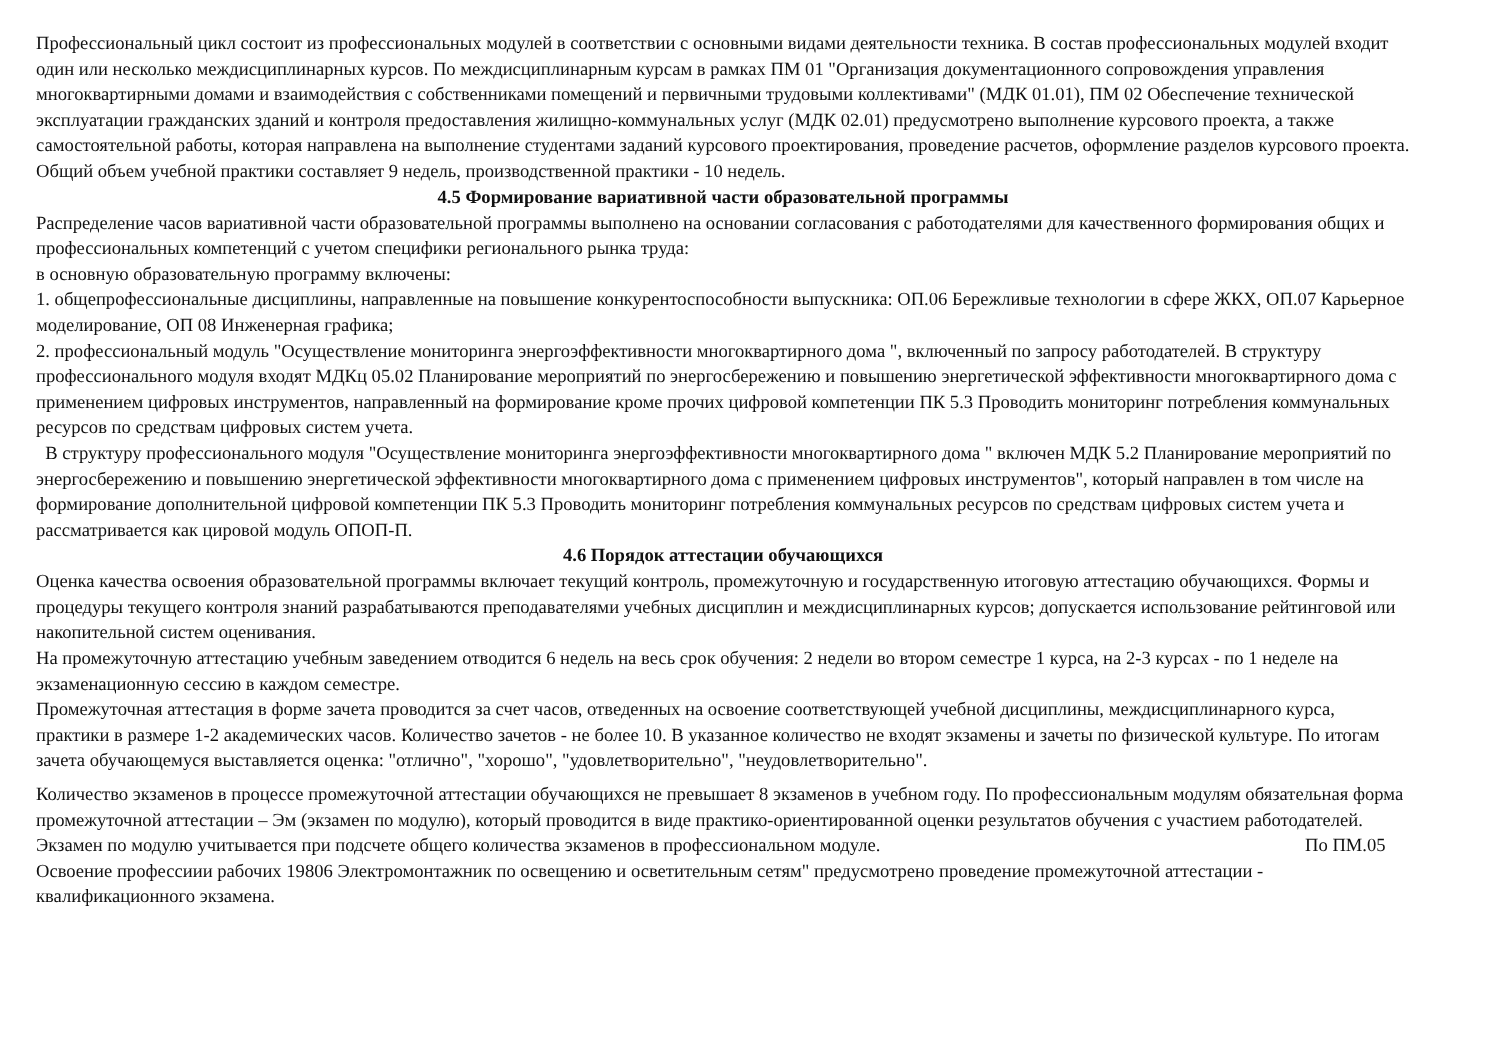Профессиональный цикл состоит из профессиональных модулей в соответствии с основными видами деятельности техника. В состав профессиональных модулей входит один или несколько междисциплинарных курсов. По междисциплинарным курсам в рамках ПМ 01 "Организация документационного сопровождения управления многоквартирными домами и взаимодействия с собственниками помещений и первичными трудовыми коллективами" (МДК 01.01), ПМ 02 Обеспечение технической эксплуатации гражданских зданий и контроля предоставления жилищно-коммунальных услуг (МДК 02.01) предусмотрено выполнение курсового проекта, а также самостоятельной работы, которая направлена на выполнение студентами заданий курсового проектирования, проведение расчетов, оформление разделов курсового проекта. Общий объем учебной практики составляет 9 недель, производственной практики - 10 недель.
4.5 Формирование вариативной части образовательной программы
Распределение часов вариативной части образовательной программы выполнено на основании согласования с работодателями для качественного формирования общих и профессиональных компетенций с учетом специфики регионального рынка труда:
в основную образовательную программу включены:
1. общепрофессиональные дисциплины, направленные на повышение конкурентоспособности выпускника: ОП.06 Бережливые технологии в сфере ЖКХ, ОП.07 Карьерное моделирование, ОП 08 Инженерная графика;
2. профессиональный модуль "Осуществление мониторинга энергоэффективности многоквартирного дома ", включенный по запросу работодателей. В структуру профессионального модуля входят МДКц 05.02 Планирование мероприятий по энергосбережению и повышению энергетической эффективности многоквартирного дома с применением цифровых инструментов, направленный на формирование кроме прочих цифровой компетенции ПК 5.3 Проводить мониторинг потребления коммунальных ресурсов по средствам цифровых систем учета.
В структуру профессионального модуля "Осуществление мониторинга энергоэффективности многоквартирного дома " включен МДК 5.2 Планирование мероприятий по энергосбережению и повышению энергетической эффективности многоквартирного дома с применением цифровых инструментов", который направлен в том числе на формирование дополнительной цифровой компетенции ПК 5.3 Проводить мониторинг потребления коммунальных ресурсов по средствам цифровых систем учета и рассматривается как цировой модуль ОПОП-П.
4.6 Порядок аттестации обучающихся
Оценка качества освоения образовательной программы включает текущий контроль, промежуточную и государственную итоговую аттестацию обучающихся. Формы и процедуры текущего контроля знаний разрабатываются преподавателями учебных дисциплин и междисциплинарных курсов; допускается использование рейтинговой или накопительной систем оценивания.
На промежуточную аттестацию учебным заведением отводится 6 недель на весь срок обучения: 2 недели во втором семестре 1 курса, на 2-3 курсах - по 1 неделе на экзаменационную сессию в каждом семестре.
Промежуточная аттестация в форме зачета проводится за счет часов, отведенных на освоение соответствующей учебной дисциплины, междисциплинарного курса, практики в размере 1-2 академических часов. Количество зачетов - не более 10. В указанное количество не входят экзамены и зачеты по физической культуре. По итогам зачета обучающемуся выставляется оценка: "отлично", "хорошо", "удовлетворительно", "неудовлетворительно".
Количество экзаменов в процессе промежуточной аттестации обучающихся не превышает 8 экзаменов в учебном году. По профессиональным модулям обязательная форма промежуточной аттестации – Эм (экзамен по модулю), который проводится в виде практико-ориентированной оценки результатов обучения с участием работодателей. Экзамен по модулю учитывается при подсчете общего количества экзаменов в профессиональном модуле. По ПМ.05 Освоение профессиии рабочих 19806 Электромонтажник по освещению и осветительным сетям" предусмотрено проведение промежуточной аттестации - квалификационного экзамена.